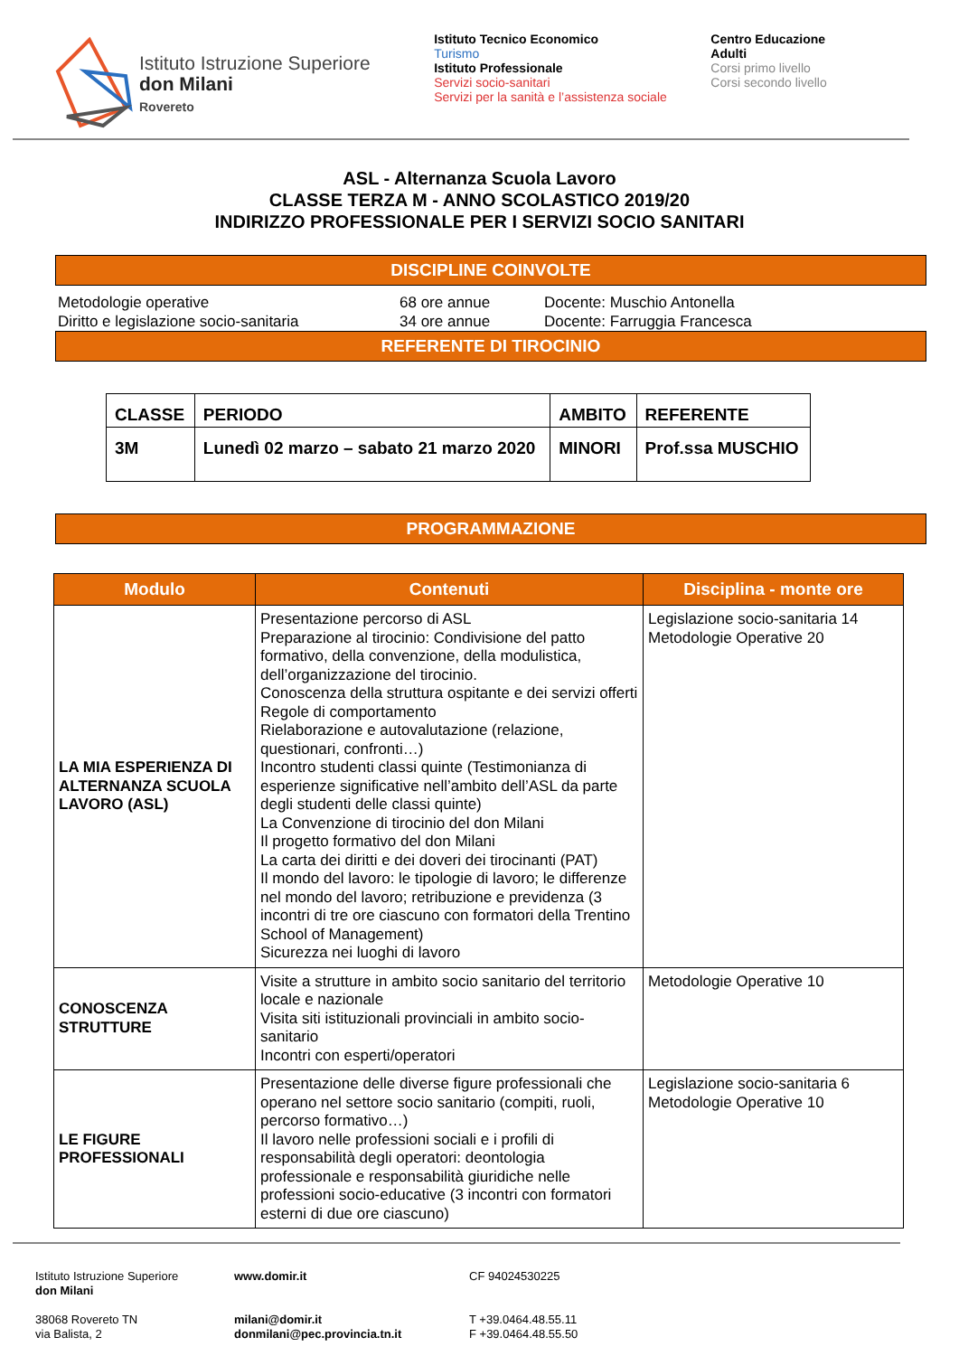Istituto Istruzione Superiore
don Milani
Rovereto
Istituto Tecnico Economico
Turismo
Istituto Professionale
Servizi socio-sanitari
Servizi per la sanità e l’assistenza sociale
Centro Educazione Adulti
Corsi primo livello
Corsi secondo livello
ASL - Alternanza Scuola Lavoro
CLASSE TERZA M - ANNO SCOLASTICO 2019/20
INDIRIZZO PROFESSIONALE PER I SERVIZI SOCIO SANITARI
DISCIPLINE COINVOLTE
Metodologie operative 68 ore annue Docente: Muschio Antonella
Diritto e legislazione socio-sanitaria 34 ore annue Docente: Farruggia Francesca
REFERENTE DI TIROCINIO
| CLASSE | PERIODO | AMBITO | REFERENTE |
| 3M | Lunedì 02 marzo – sabato 21 marzo 2020 | MINORI | Prof.ssa MUSCHIO |
PROGRAMMAZIONE
| Modulo | Contenuti | Disciplina - monte ore |
| --- | --- | --- |
| LA MIA ESPERIENZA DI ALTERNANZA SCUOLA LAVORO (ASL) | Presentazione percorso di ASL Preparazione al tirocinio: Condivisione del patto formativo, della convenzione, della modulistica, dell’organizzazione del tirocinio. Conoscenza della struttura ospitante e dei servizi offerti Regole di comportamento Rielaborazione e autovalutazione (relazione, questionari, confronti…) Incontro studenti classi quinte (Testimonianza di esperienze significative nell’ambito dell’ASL da parte degli studenti delle classi quinte) La Convenzione di tirocinio del don Milani Il progetto formativo del don Milani La carta dei diritti e dei doveri dei tirocinanti (PAT) Il mondo del lavoro: le tipologie di lavoro; le differenze nel mondo del lavoro; retribuzione e previdenza (3 incontri di tre ore ciascuno con formatori della Trentino School of Management) Sicurezza nei luoghi di lavoro | Legislazione socio-sanitaria 14 Metodologie Operative 20 |
| CONOSCENZA STRUTTURE | Visite a strutture in ambito socio sanitario del territorio locale e nazionale Visita siti istituzionali provinciali in ambito socio-sanitario Incontri con esperti/operatori | Metodologie Operative 10 |
| LE FIGURE PROFESSIONALI | Presentazione delle diverse figure professionali che operano nel settore socio sanitario (compiti, ruoli, percorso formativo…) Il lavoro nelle professioni sociali e i profili di responsabilità degli operatori: deontologia professionale e responsabilità giuridiche nelle professioni socio-educative (3 incontri con formatori esterni di due ore ciascuno) | Legislazione socio-sanitaria 6 Metodologie Operative 10 |
Istituto Istruzione Superiore
don Milani
38068 Rovereto TN
via Balista, 2
www.domir.it
milani@domir.it
donmilani@pec.provincia.tn.it
CF 94024530225
T +39.0464.48.55.11
F +39.0464.48.55.50